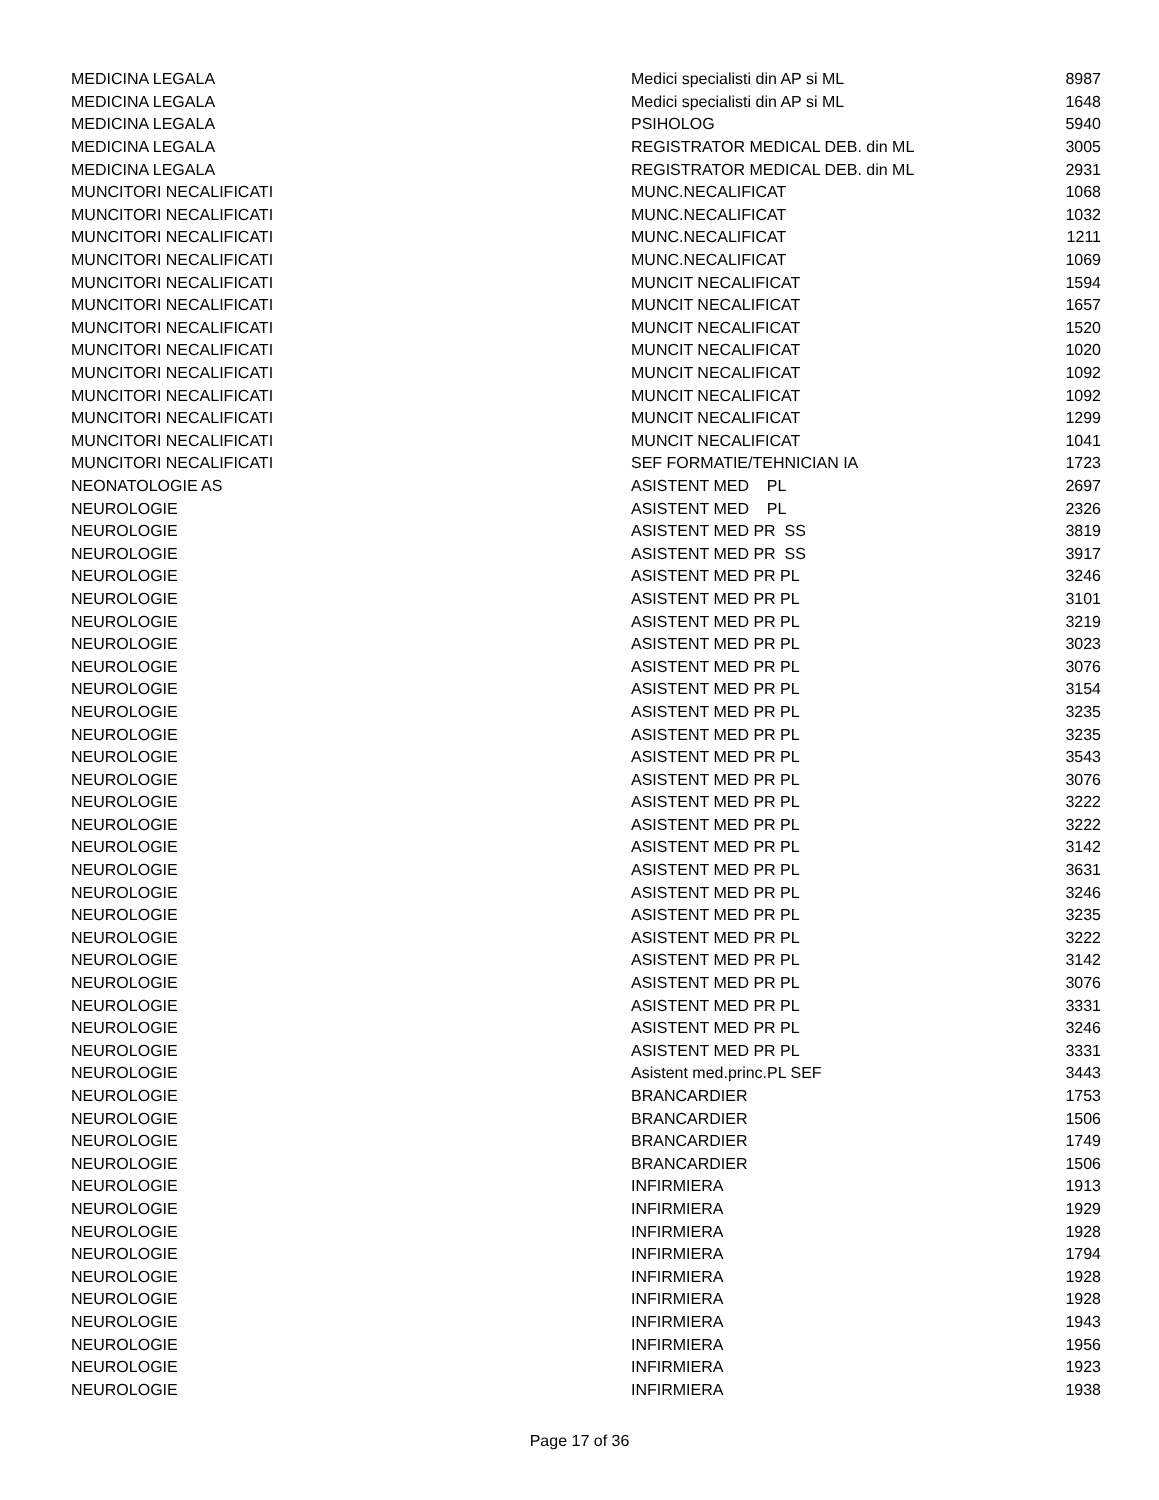| MEDICINA LEGALA | Medici specialisti din AP si ML | 8987 |
| MEDICINA LEGALA | Medici specialisti din AP si ML | 1648 |
| MEDICINA LEGALA | PSIHOLOG | 5940 |
| MEDICINA LEGALA | REGISTRATOR MEDICAL DEB. din ML | 3005 |
| MEDICINA LEGALA | REGISTRATOR MEDICAL DEB. din ML | 2931 |
| MUNCITORI NECALIFICATI | MUNC.NECALIFICAT | 1068 |
| MUNCITORI NECALIFICATI | MUNC.NECALIFICAT | 1032 |
| MUNCITORI NECALIFICATI | MUNC.NECALIFICAT | 1211 |
| MUNCITORI NECALIFICATI | MUNC.NECALIFICAT | 1069 |
| MUNCITORI NECALIFICATI | MUNCIT NECALIFICAT | 1594 |
| MUNCITORI NECALIFICATI | MUNCIT NECALIFICAT | 1657 |
| MUNCITORI NECALIFICATI | MUNCIT NECALIFICAT | 1520 |
| MUNCITORI NECALIFICATI | MUNCIT NECALIFICAT | 1020 |
| MUNCITORI NECALIFICATI | MUNCIT NECALIFICAT | 1092 |
| MUNCITORI NECALIFICATI | MUNCIT NECALIFICAT | 1092 |
| MUNCITORI NECALIFICATI | MUNCIT NECALIFICAT | 1299 |
| MUNCITORI NECALIFICATI | MUNCIT NECALIFICAT | 1041 |
| MUNCITORI NECALIFICATI | SEF FORMATIE/TEHNICIAN IA | 1723 |
| NEONATOLOGIE AS | ASISTENT MED PL | 2697 |
| NEUROLOGIE | ASISTENT MED PL | 2326 |
| NEUROLOGIE | ASISTENT MED PR SS | 3819 |
| NEUROLOGIE | ASISTENT MED PR SS | 3917 |
| NEUROLOGIE | ASISTENT MED PR PL | 3246 |
| NEUROLOGIE | ASISTENT MED PR PL | 3101 |
| NEUROLOGIE | ASISTENT MED PR PL | 3219 |
| NEUROLOGIE | ASISTENT MED PR PL | 3023 |
| NEUROLOGIE | ASISTENT MED PR PL | 3076 |
| NEUROLOGIE | ASISTENT MED PR PL | 3154 |
| NEUROLOGIE | ASISTENT MED PR PL | 3235 |
| NEUROLOGIE | ASISTENT MED PR PL | 3235 |
| NEUROLOGIE | ASISTENT MED PR PL | 3543 |
| NEUROLOGIE | ASISTENT MED PR PL | 3076 |
| NEUROLOGIE | ASISTENT MED PR PL | 3222 |
| NEUROLOGIE | ASISTENT MED PR PL | 3222 |
| NEUROLOGIE | ASISTENT MED PR PL | 3142 |
| NEUROLOGIE | ASISTENT MED PR PL | 3631 |
| NEUROLOGIE | ASISTENT MED PR PL | 3246 |
| NEUROLOGIE | ASISTENT MED PR PL | 3235 |
| NEUROLOGIE | ASISTENT MED PR PL | 3222 |
| NEUROLOGIE | ASISTENT MED PR PL | 3142 |
| NEUROLOGIE | ASISTENT MED PR PL | 3076 |
| NEUROLOGIE | ASISTENT MED PR PL | 3331 |
| NEUROLOGIE | ASISTENT MED PR PL | 3246 |
| NEUROLOGIE | ASISTENT MED PR PL | 3331 |
| NEUROLOGIE | Asistent med.princ.PL SEF | 3443 |
| NEUROLOGIE | BRANCARDIER | 1753 |
| NEUROLOGIE | BRANCARDIER | 1506 |
| NEUROLOGIE | BRANCARDIER | 1749 |
| NEUROLOGIE | BRANCARDIER | 1506 |
| NEUROLOGIE | INFIRMIERA | 1913 |
| NEUROLOGIE | INFIRMIERA | 1929 |
| NEUROLOGIE | INFIRMIERA | 1928 |
| NEUROLOGIE | INFIRMIERA | 1794 |
| NEUROLOGIE | INFIRMIERA | 1928 |
| NEUROLOGIE | INFIRMIERA | 1928 |
| NEUROLOGIE | INFIRMIERA | 1943 |
| NEUROLOGIE | INFIRMIERA | 1956 |
| NEUROLOGIE | INFIRMIERA | 1923 |
| NEUROLOGIE | INFIRMIERA | 1938 |
Page 17 of 36